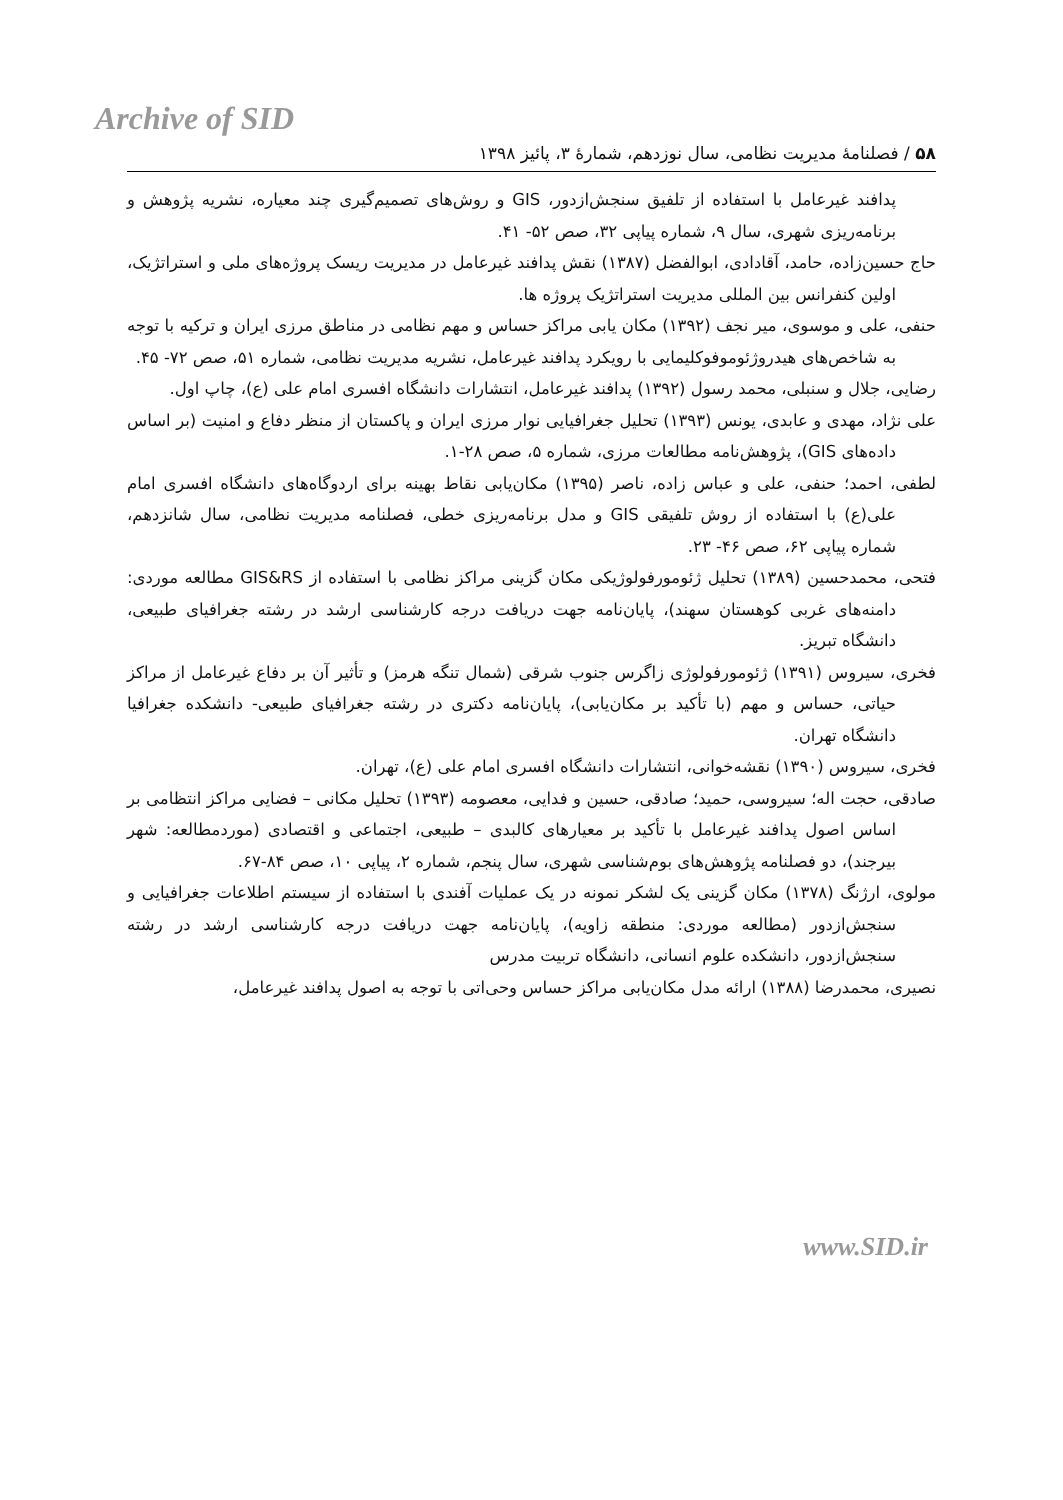Archive of SID
۵۸ / فصلنامهٔ مدیریت نظامی، سال نوزدهم، شمارهٔ ۳، پائیز ۱۳۹۸
پدافند غیرعامل با استفاده از تلفیق سنجش‌ازدور، GIS و روش‌های تصمیم‌گیری چند معیاره، نشریه پژوهش و برنامه‌ریزی شهری، سال ۹، شماره پیاپی ۳۲، صص ۵۲- ۴۱.
حاج حسین‌زاده، حامد، آقادادی، ابوالفضل (۱۳۸۷) نقش پدافند غیرعامل در مدیریت ریسک پروژه‌های ملی و استراتژیک، اولین کنفرانس بین المللی مدیریت استراتژیک پروژه ها.
حنفی، علی و موسوی، میر نجف (۱۳۹۲) مکان یابی مراکز حساس و مهم نظامی در مناطق مرزی ایران و ترکیه با توجه به شاخص‌های هیدروژئوموفوکلیمایی با رویکرد پدافند غیرعامل، نشریه مدیریت نظامی، شماره ۵۱، صص ۷۲- ۴۵.
رضایی، جلال و سنبلی، محمد رسول (۱۳۹۲) پدافند غیرعامل، انتشارات دانشگاه افسری امام علی (ع)، چاپ اول.
علی نژاد، مهدی و عابدی، یونس (۱۳۹۳) تحلیل جغرافیایی نوار مرزی ایران و پاکستان از منظر دفاع و امنیت (بر اساس داده‌های GIS)، پژوهش‌نامه مطالعات مرزی، شماره ۵، صص ۲۸-۱.
لطفی، احمد؛ حنفی، علی و عباس زاده، ناصر (۱۳۹۵) مکان‌یابی نقاط بهینه برای اردوگاه‌های دانشگاه افسری امام علی(ع) با استفاده از روش تلفیقی GIS و مدل برنامه‌ریزی خطی، فصلنامه مدیریت نظامی، سال شانزدهم، شماره پیاپی ۶۲، صص ۴۶- ۲۳.
فتحی، محمدحسین (۱۳۸۹) تحلیل ژئومورفولوژیکی مکان گزینی مراکز نظامی با استفاده از GIS&RS مطالعه موردی: دامنه‌های غربی کوهستان سهند)، پایان‌نامه جهت دریافت درجه کارشناسی ارشد در رشته جغرافیای طبیعی، دانشگاه تبریز.
فخری، سیروس (۱۳۹۱) ژئومورفولوژی زاگرس جنوب شرقی (شمال تنگه هرمز) و تأثیر آن بر دفاع غیرعامل از مراکز حیاتی، حساس و مهم (با تأکید بر مکان‌یابی)، پایان‌نامه دکتری در رشته جغرافیای طبیعی- دانشکده جغرافیا دانشگاه تهران.
فخری، سیروس (۱۳۹۰) نقشه‌خوانی، انتشارات دانشگاه افسری امام علی (ع)، تهران.
صادقی، حجت اله؛ سیروسی، حمید؛ صادقی، حسین و فدایی، معصومه (۱۳۹۳) تحلیل مکانی – فضایی مراکز انتظامی بر اساس اصول پدافند غیرعامل با تأکید بر معیارهای کالبدی – طبیعی، اجتماعی و اقتصادی (موردمطالعه: شهر بیرجند)، دو فصلنامه پژوهش‌های بوم‌شناسی شهری، سال پنجم، شماره ۲، پیاپی ۱۰، صص ۸۴-۶۷.
مولوی، ارژنگ (۱۳۷۸) مکان گزینی یک لشکر نمونه در یک عملیات آفندی با استفاده از سیستم اطلاعات جغرافیایی و سنجش‌ازدور (مطالعه موردی: منطقه زاویه)، پایان‌نامه جهت دریافت درجه کارشناسی ارشد در رشته سنجش‌ازدور، دانشکده علوم انسانی، دانشگاه تربیت مدرس
نصیری، محمدرضا (۱۳۸۸) ارائه مدل مکان‌یابی مراکز حساس وحی‌اتی با توجه به اصول پدافند غیرعامل،
www.SID.ir